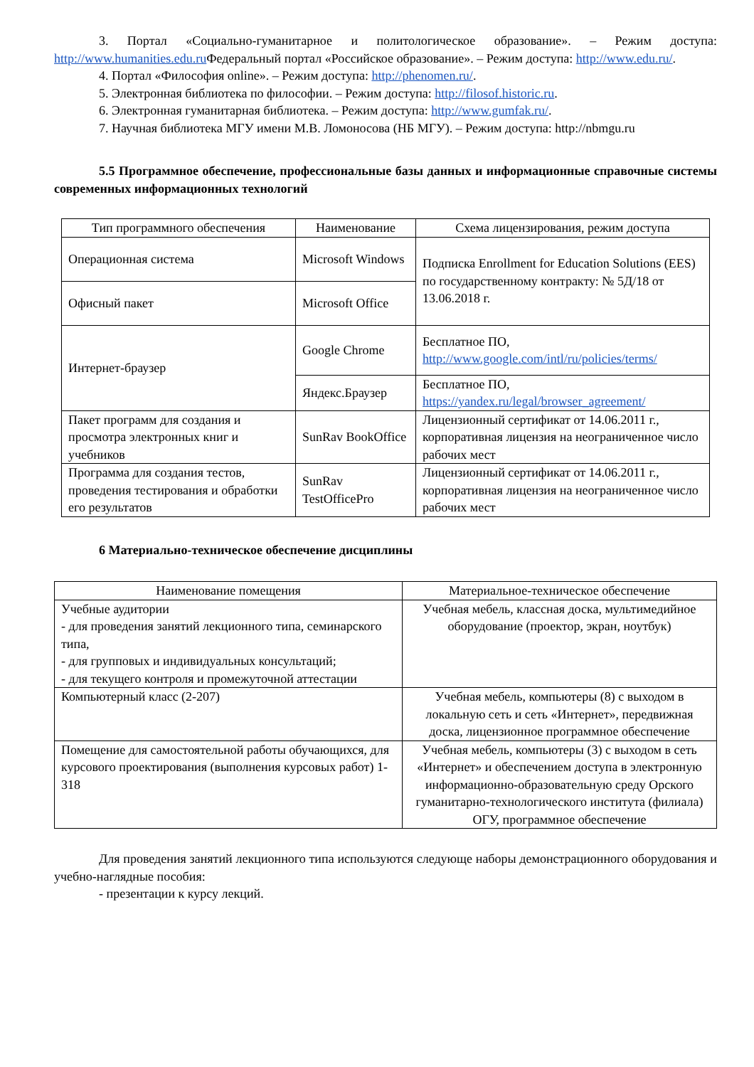3. Портал «Социально-гуманитарное и политологическое образование». – Режим доступа: http://www.humanities.edu.ru Федеральный портал «Российское образование». – Режим доступа: http://www.edu.ru/.
4. Портал «Философия online». – Режим доступа: http://phenomen.ru/.
5. Электронная библиотека по философии. – Режим доступа: http://filosof.historic.ru.
6. Электронная гуманитарная библиотека. – Режим доступа: http://www.gumfak.ru/.
7. Научная библиотека МГУ имени М.В. Ломоносова (НБ МГУ). – Режим доступа: http://nbmgu.ru
5.5 Программное обеспечение, профессиональные базы данных и информационные справочные системы современных информационных технологий
| Тип программного обеспечения | Наименование | Схема лицензирования, режим доступа |
| --- | --- | --- |
| Операционная система | Microsoft Windows | Подписка Enrollment for Education Solutions (EES) по государственному контракту: № 5Д/18 от 13.06.2018 г. |
| Офисный пакет | Microsoft Office | |
| Интернет-браузер | Google Chrome | Бесплатное ПО, http://www.google.com/intl/ru/policies/terms/ |
| | Яндекс.Браузер | Бесплатное ПО, https://yandex.ru/legal/browser_agreement/ |
| Пакет программ для создания и просмотра электронных книг и учебников | SunRav BookOffice | Лицензионный сертификат от 14.06.2011 г., корпоративная лицензия на неограниченное число рабочих мест |
| Программа для создания тестов, проведения тестирования и обработки его результатов | SunRav TestOfficePro | Лицензионный сертификат от 14.06.2011 г., корпоративная лицензия на неограниченное число рабочих мест |
6 Материально-техническое обеспечение дисциплины
| Наименование помещения | Материальное-техническое обеспечение |
| --- | --- |
| Учебные аудитории - для проведения занятий лекционного типа, семинарского типа, - для групповых и индивидуальных консультаций; - для текущего контроля и промежуточной аттестации | Учебная мебель, классная доска, мультимедийное оборудование (проектор, экран, ноутбук) |
| Компьютерный класс (2-207) | Учебная мебель, компьютеры (8) с выходом в локальную сеть и сеть «Интернет», передвижная доска, лицензионное программное обеспечение |
| Помещение для самостоятельной работы обучающихся, для курсового проектирования (выполнения курсовых работ) 1-318 | Учебная мебель, компьютеры (3) с выходом в сеть «Интернет» и обеспечением доступа в электронную информационно-образовательную среду Орского гуманитарно-технологического института (филиала) ОГУ, программное обеспечение |
Для проведения занятий лекционного типа используются следующе наборы демонстрационного оборудования и учебно-наглядные пособия:
- презентации к курсу лекций.